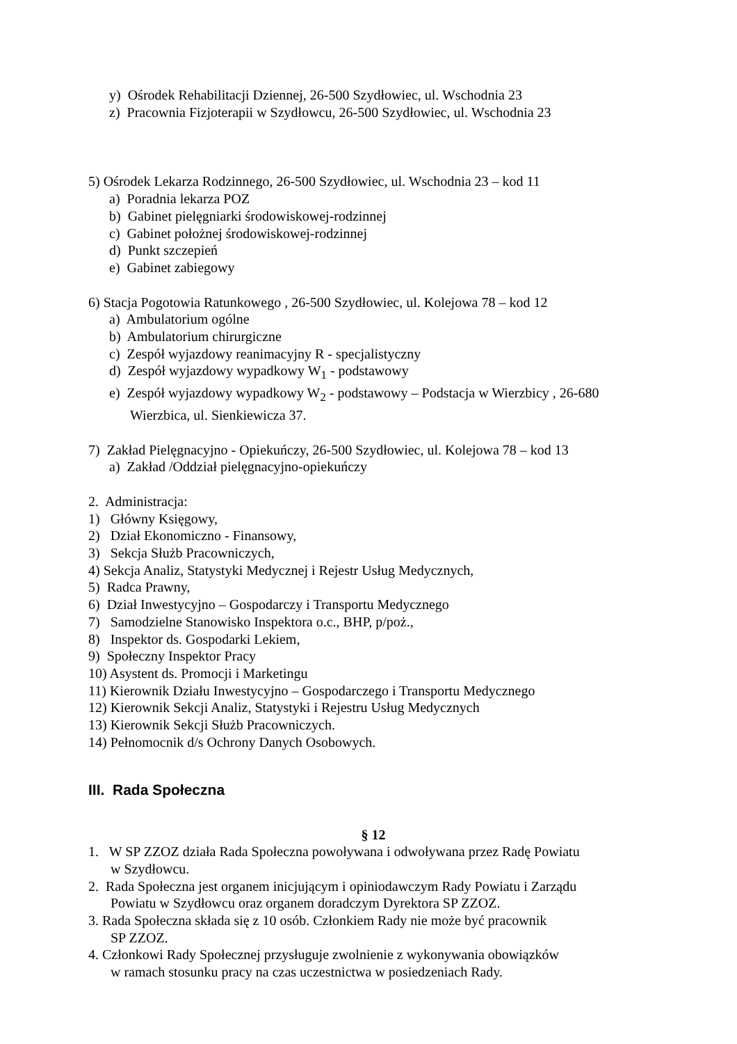y) Ośrodek Rehabilitacji Dziennej, 26-500 Szydłowiec, ul. Wschodnia 23
z) Pracownia Fizjoterapii w Szydłowcu, 26-500 Szydłowiec, ul. Wschodnia 23
5) Ośrodek Lekarza Rodzinnego, 26-500 Szydłowiec, ul. Wschodnia 23 – kod 11
a) Poradnia lekarza POZ
b) Gabinet pielęgniarki środowiskowej-rodzinnej
c) Gabinet położnej środowiskowej-rodzinnej
d) Punkt szczepień
e) Gabinet zabiegowy
6) Stacja Pogotowia Ratunkowego , 26-500 Szydłowiec, ul. Kolejowa 78 – kod 12
a) Ambulatorium ogólne
b) Ambulatorium chirurgiczne
c) Zespół wyjazdowy reanimacyjny R - specjalistyczny
d) Zespół wyjazdowy wypadkowy W<sub>1</sub> - podstawowy
e) Zespół wyjazdowy wypadkowy W<sub>2</sub> - podstawowy – Podstacja w Wierzbicy , 26-680
Wierzbica, ul. Sienkiewicza 37.
7) Zakład Pielęgnacyjno - Opiekuńczy, 26-500 Szydłowiec, ul. Kolejowa 78 – kod 13
a) Zakład /Oddział pielęgnacyjno-opiekuńczy
2. Administracja:
1) Główny Księgowy,
2) Dział Ekonomiczno - Finansowy,
3) Sekcja Służb Pracowniczych,
4) Sekcja Analiz, Statystyki Medycznej i Rejestr Usług Medycznych,
5) Radca Prawny,
6) Dział Inwestycyjno – Gospodarczy i Transportu Medycznego
7) Samodzielne Stanowisko Inspektora o.c., BHP, p/poż.,
8) Inspektor ds. Gospodarki Lekiem,
9) Społeczny Inspektor Pracy
10) Asystent ds. Promocji i Marketingu
11) Kierownik Działu Inwestycyjno – Gospodarczego i Transportu Medycznego
12) Kierownik Sekcji Analiz, Statystyki i Rejestru Usług Medycznych
13) Kierownik Sekcji Służb Pracowniczych.
14) Pełnomocnik d/s Ochrony Danych Osobowych.
III. Rada Społeczna
§ 12
1. W SP ZZOZ działa Rada Społeczna powoływana i odwoływana przez Radę Powiatu
w Szydłowcu.
2. Rada Społeczna jest organem inicjującym i opiniodawczym Rady Powiatu i Zarządu
Powiatu w Szydłowcu oraz organem doradczym Dyrektora SP ZZOZ.
3. Rada Społeczna składa się z 10 osób. Członkiem Rady nie może być pracownik
SP ZZOZ.
4. Członkowi Rady Społecznej przysługuje zwolnienie z wykonywania obowiązków
w ramach stosunku pracy na czas uczestnictwa w posiedzeniach Rady.